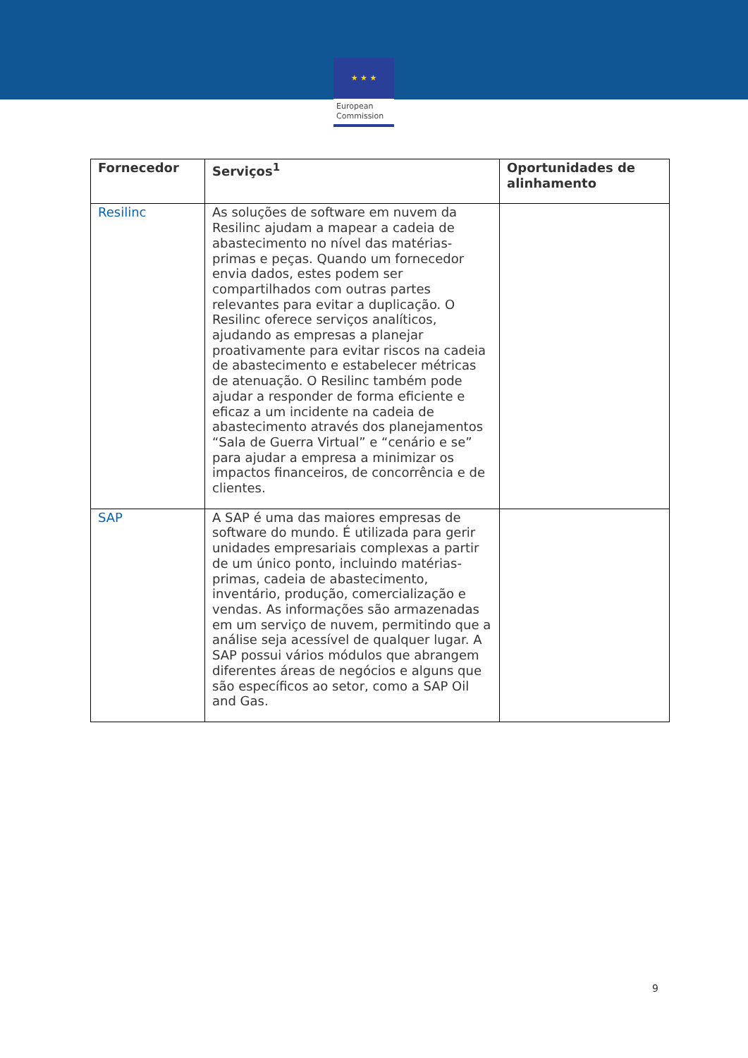★ ★ ★
European
Commission
| Fornecedor | Serviços<sup>1</sup> | Oportunidades de alinhamento |
| --- | --- | --- |
| Resilinc | As soluções de software em nuvem da Resilinc ajudam a mapear a cadeia de abastecimento no nível das matérias-primas e peças. Quando um fornecedor envia dados, estes podem ser compartilhados com outras partes relevantes para evitar a duplicação. O Resilinc oferece serviços analíticos, ajudando as empresas a planejar proativamente para evitar riscos na cadeia de abastecimento e estabelecer métricas de atenuação. O Resilinc também pode ajudar a responder de forma eficiente e eficaz a um incidente na cadeia de abastecimento através dos planejamentos “Sala de Guerra Virtual” e “cenário e se” para ajudar a empresa a minimizar os impactos financeiros, de concorrência e de clientes. | |
| SAP | A SAP é uma das maiores empresas de software do mundo. É utilizada para gerir unidades empresariais complexas a partir de um único ponto, incluindo matérias-primas, cadeia de abastecimento, inventário, produção, comercialização e vendas. As informações são armazenadas em um serviço de nuvem, permitindo que a análise seja acessível de qualquer lugar. A SAP possui vários módulos que abrangem diferentes áreas de negócios e alguns que são específicos ao setor, como a SAP Oil and Gas. | |
9